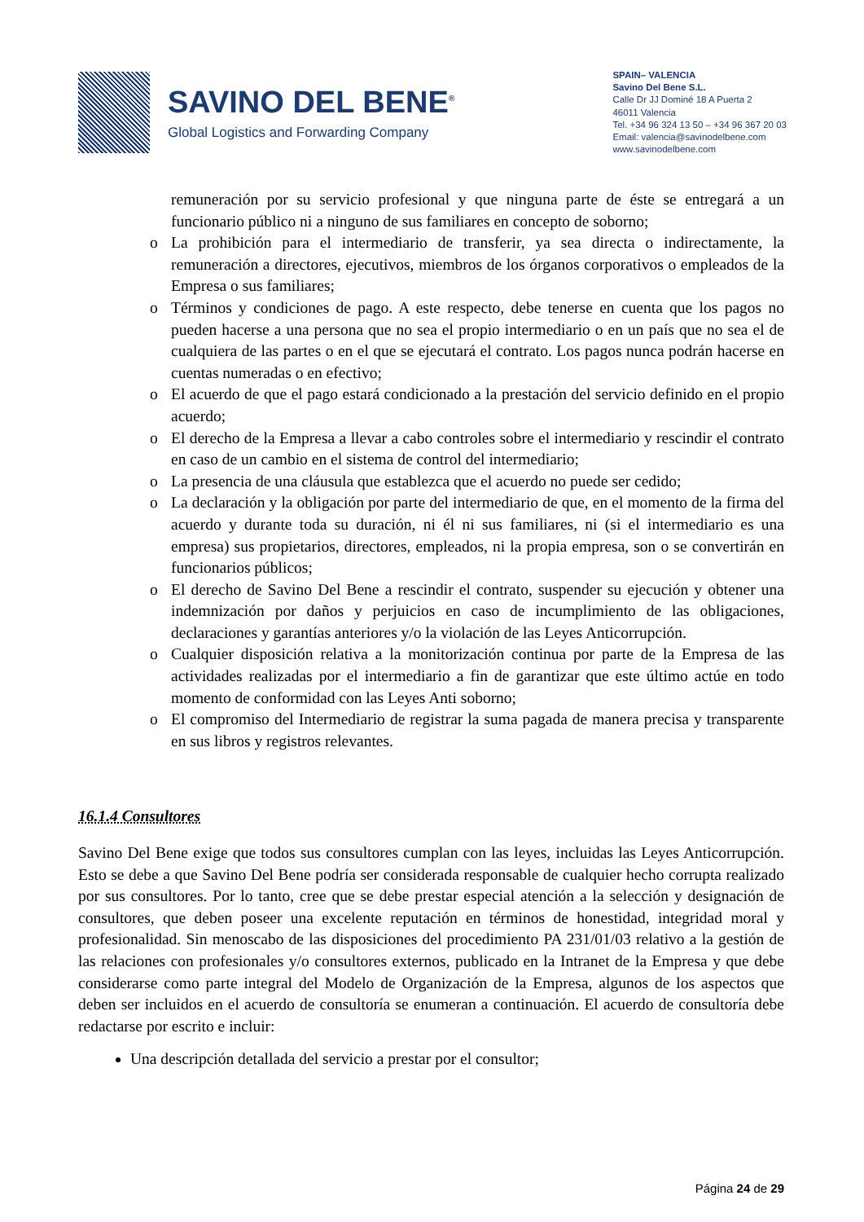SAVINO DEL BENE<sup>®</sup>
Global Logistics and Forwarding Company
SPAIN– VALENCIA
Savino Del Bene S.L.
Calle Dr JJ Dominé 18 A Puerta 2
46011 Valencia
Tel. +34 96 324 13 50 – +34 96 367 20 03
Email: valencia@savinodelbene.com
www.savinodelbene.com
remuneración por su servicio profesional y que ninguna parte de éste se entregará a un funcionario público ni a ninguno de sus familiares en concepto de soborno;
o La prohibición para el intermediario de transferir, ya sea directa o indirectamente, la remuneración a directores, ejecutivos, miembros de los órganos corporativos o empleados de la Empresa o sus familiares;
o Términos y condiciones de pago. A este respecto, debe tenerse en cuenta que los pagos no pueden hacerse a una persona que no sea el propio intermediario o en un país que no sea el de cualquiera de las partes o en el que se ejecutará el contrato. Los pagos nunca podrán hacerse en cuentas numeradas o en efectivo;
o El acuerdo de que el pago estará condicionado a la prestación del servicio definido en el propio acuerdo;
o El derecho de la Empresa a llevar a cabo controles sobre el intermediario y rescindir el contrato en caso de un cambio en el sistema de control del intermediario;
o La presencia de una cláusula que establezca que el acuerdo no puede ser cedido;
o La declaración y la obligación por parte del intermediario de que, en el momento de la firma del acuerdo y durante toda su duración, ni él ni sus familiares, ni (si el intermediario es una empresa) sus propietarios, directores, empleados, ni la propia empresa, son o se convertirán en funcionarios públicos;
o El derecho de Savino Del Bene a rescindir el contrato, suspender su ejecución y obtener una indemnización por daños y perjuicios en caso de incumplimiento de las obligaciones, declaraciones y garantías anteriores y/o la violación de las Leyes Anticorrupción.
o Cualquier disposición relativa a la monitorización continua por parte de la Empresa de las actividades realizadas por el intermediario a fin de garantizar que este último actúe en todo momento de conformidad con las Leyes Anti soborno;
o El compromiso del Intermediario de registrar la suma pagada de manera precisa y transparente en sus libros y registros relevantes.
16.1.4 Consultores
Savino Del Bene exige que todos sus consultores cumplan con las leyes, incluidas las Leyes Anticorrupción. Esto se debe a que Savino Del Bene podría ser considerada responsable de cualquier hecho corrupta realizado por sus consultores. Por lo tanto, cree que se debe prestar especial atención a la selección y designación de consultores, que deben poseer una excelente reputación en términos de honestidad, integridad moral y profesionalidad. Sin menoscabo de las disposiciones del procedimiento PA 231/01/03 relativo a la gestión de las relaciones con profesionales y/o consultores externos, publicado en la Intranet de la Empresa y que debe considerarse como parte integral del Modelo de Organización de la Empresa, algunos de los aspectos que deben ser incluidos en el acuerdo de consultoría se enumeran a continuación. El acuerdo de consultoría debe redactarse por escrito e incluir:
Una descripción detallada del servicio a prestar por el consultor;
Página 24 de 29